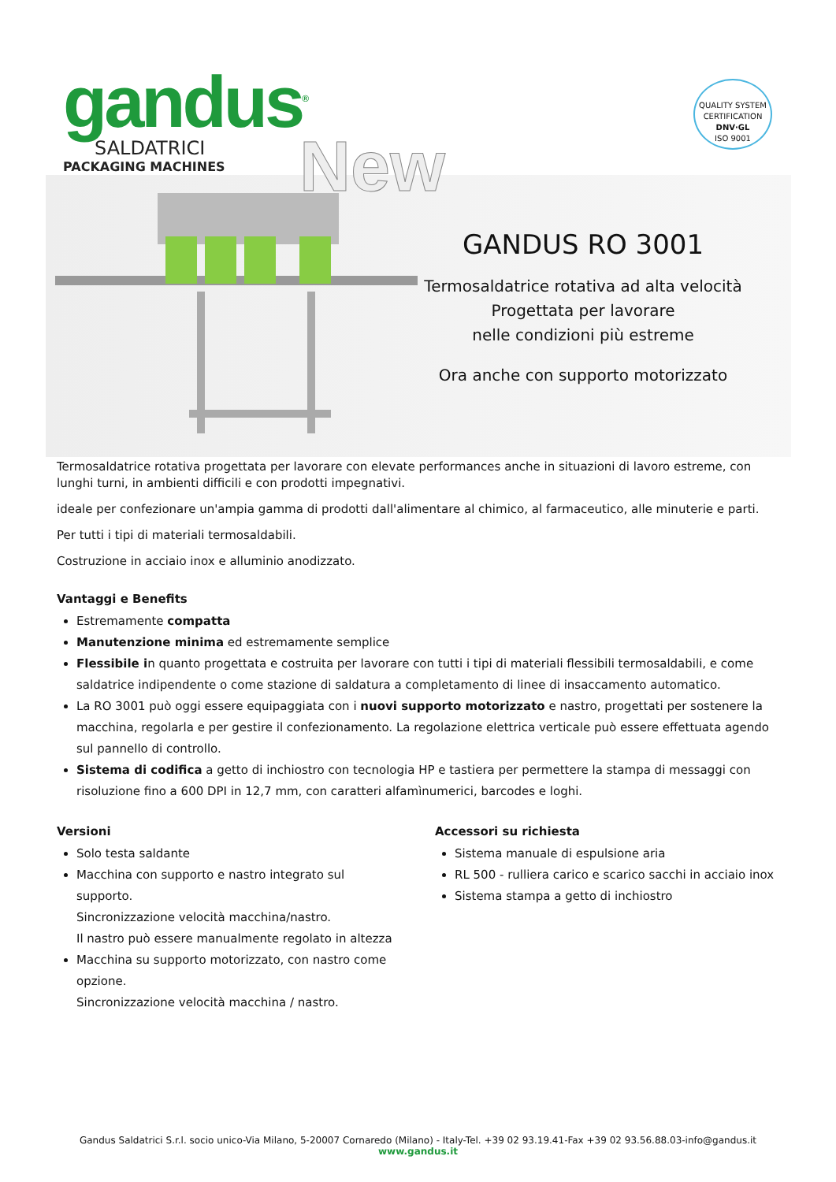gandus<sup>®</sup>
SALDATRICI
PACKAGING MACHINES
QUALITY SYSTEM CERTIFICATION
DNV·GL
ISO 9001
New
GANDUS RO 3001
Termosaldatrice rotativa ad alta velocità
Progettata per lavorare
nelle condizioni più estreme
Ora anche con supporto motorizzato
Termosaldatrice rotativa progettata per lavorare con elevate performances anche in situazioni di lavoro estreme, con lunghi turni, in ambienti difficili e con prodotti impegnativi.
ideale per confezionare un'ampia gamma di prodotti dall'alimentare al chimico, al farmaceutico, alle minuterie e parti.
Per tutti i tipi di materiali termosaldabili.
Costruzione in acciaio inox e alluminio anodizzato.
Vantaggi e Benefits
Estremamente compatta
Manutenzione minima ed estremamente semplice
Flessibile in quanto progettata e costruita per lavorare con tutti i tipi di materiali flessibili termosaldabili, e come saldatrice indipendente o come stazione di saldatura a completamento di linee di insaccamento automatico.
La RO 3001 può oggi essere equipaggiata con i nuovi supporto motorizzato e nastro, progettati per sostenere la macchina, regolarla e per gestire il confezionamento. La regolazione elettrica verticale può essere effettuata agendo sul pannello di controllo.
Sistema di codifica a getto di inchiostro con tecnologia HP e tastiera per permettere la stampa di messaggi con risoluzione fino a 600 DPI in 12,7 mm, con caratteri alfamìnumerici, barcodes e loghi.
Versioni
Solo testa saldante
Macchina con supporto e nastro integrato sul supporto.
Sincronizzazione velocità macchina/nastro.
Il nastro può essere manualmente regolato in altezza
Macchina su supporto motorizzato, con nastro come opzione.
Sincronizzazione velocità macchina / nastro.
Accessori su richiesta
Sistema manuale di espulsione aria
RL 500 - rulliera carico e scarico sacchi in acciaio inox
Sistema stampa a getto di inchiostro
Gandus Saldatrici S.r.l. socio unico-Via Milano, 5-20007 Cornaredo (Milano) - Italy-Tel. +39 02 93.19.41-Fax +39 02 93.56.88.03-info@gandus.it
www.gandus.it